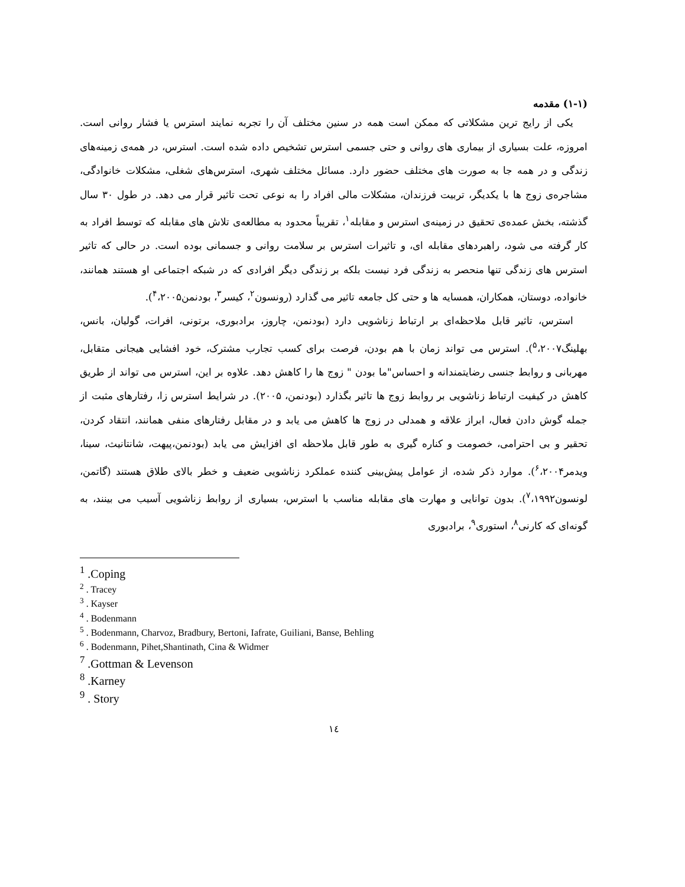(۱-۱) مقدمه
یکی از رایج ترین مشکلاتی که ممکن است همه در سنین مختلف آن را تجربه نمایند استرس یا فشار روانی است. امروزه، علت بسیاری از بیماری های روانی و حتی جسمی استرس تشخیص داده شده است. استرس، در همه‌ی زمینه‌های زندگی و در همه جا به صورت های مختلف حضور دارد. مسائل مختلف شهری، استرس‌های شغلی، مشکلات خانوادگی، مشاجره‌ی زوج ها با یکدیگر، تربیت فرزندان، مشکلات مالی افراد را به نوعی تحت تاثیر قرار می دهد. در طول ۳۰ سال گذشته، بخش عمده‌ی تحقیق در زمینه‌ی استرس و مقابله<sup>۱</sup>، تقریباً محدود به مطالعه‌ی تلاش های مقابله که توسط افراد به کار گرفته می شود، راهبردهای مقابله ای، و تاثیرات استرس بر سلامت روانی و جسمانی بوده است. در حالی که تاثیر استرس های زندگی تنها منحصر به زندگی فرد نیست بلکه بر زندگی دیگر افرادی که در شبکه اجتماعی او هستند همانند، خانواده، دوستان، همکاران، همسایه ها و حتی کل جامعه تاثیر می گذارد (رونسون<sup>۲</sup>، کیسر<sup>۳</sup>، بودنمن<sup>۴</sup>،۲۰۰۵).
استرس، تاثیر قابل ملاحظه‌ای بر ارتباط زناشویی دارد (بودنمن، چاروز، برادبوری، برتونی، افرات، گولیان، بانس، بهلینگ<sup>۵</sup>،۲۰۰۷). استرس می تواند زمان با هم بودن، فرصت برای کسب تجارب مشترک، خود افشایی هیجانی متقابل، مهربانی و روابط جنسی رضایتمندانه و احساس"ما بودن " زوج ها را کاهش دهد. علاوه بر این، استرس می تواند از طریق کاهش در کیفیت ارتباط زناشویی بر روابط زوج ها تاثیر بگذارد (بودنمن، ۲۰۰۵). در شرایط استرس زا، رفتارهای مثبت از جمله گوش دادن فعال، ابراز علاقه و همدلی در زوج ها کاهش می یابد و در مقابل رفتارهای منفی همانند، انتقاد کردن، تحقیر و بی احترامی، خصومت و کناره گیری به طور قابل ملاحظه ای افزایش می یابد (بودنمن،پیهت، شانتانیث، سینا، ویدمر<sup>۶</sup>،۲۰۰۴). موارد ذکر شده، از عوامل پیش‌بینی کننده عملکرد زناشویی ضعیف و خطر بالای طلاق هستند (گاتمن، لونسون<sup>۷</sup>،۱۹۹۲). بدون توانایی و مهارت های مقابله مناسب با استرس، بسیاری از روابط زناشویی آسیب می بینند، به گونه‌ای که کارنی<sup>۸</sup>، استوری<sup>۹</sup>، برادبوری
<sup>1</sup> .Coping
<sup>2</sup> . Tracey
<sup>3</sup> . Kayser
<sup>4</sup> . Bodenmann
<sup>5</sup> . Bodenmann, Charvoz, Bradbury, Bertoni, Iafrate, Guiliani, Banse, Behling
<sup>6</sup> . Bodenmann, Pihet,Shantinath, Cina & Widmer
<sup>7</sup> .Gottman & Levenson
<sup>8</sup> .Karney
<sup>9</sup> . Story
۱٤